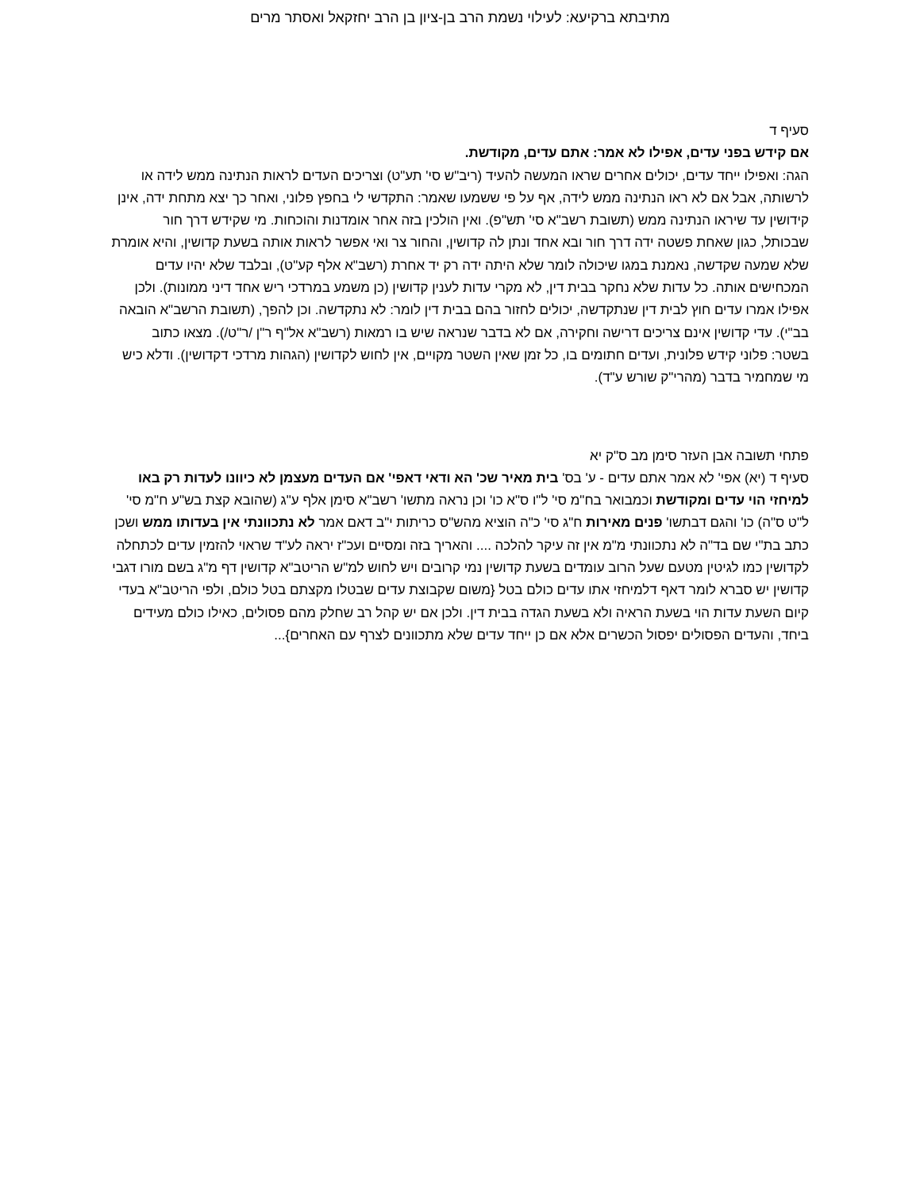מתיבתא ברקיעא: לעילוי נשמת הרב בן-ציון בן הרב יחזקאל ואסתר מרים
סעיף ד
אם קידש בפני עדים, אפילו לא אמר: אתם עדים, מקודשת.
הגה: ואפילו ייחד עדים, יכולים אחרים שראו המעשה להעיד (ריב"ש סי' תע"ט) וצריכים העדים לראות הנתינה ממש לידה או לרשותה, אבל אם לא ראו הנתינה ממש לידה, אף על פי ששמעו שאמר: התקדשי לי בחפץ פלוני, ואחר כך יצא מתחת ידה, אינן קידושין עד שיראו הנתינה ממש (תשובת רשב"א סי' תש"פ). ואין הולכין בזה אחר אומדנות והוכחות. מי שקידש דרך חור שבכותל, כגון שאחת פשטה ידה דרך חור ובא אחד ונתן לה קדושין, והחור צר ואי אפשר לראות אותה בשעת קדושין, והיא אומרת שלא שמעה שקדשה, נאמנת במגו שיכולה לומר שלא היתה ידה רק יד אחרת (רשב"א אלף קע"ט), ובלבד שלא יהיו עדים המכחישים אותה. כל עדות שלא נחקר בבית דין, לא מקרי עדות לענין קדושין (כן משמע במרדכי ריש אחד דיני ממונות). ולכן אפילו אמרו עדים חוץ לבית דין שנתקדשה, יכולים לחזור בהם בבית דין לומר: לא נתקדשה. וכן להפך, (תשובת הרשב"א הובאה בב"י). עדי קדושין אינם צריכים דרישה וחקירה, אם לא בדבר שנראה שיש בו רמאות (רשב"א אל"ף ר"ן /ר"ט/). מצאו כתוב בשטר: פלוני קידש פלונית, ועדים חתומים בו, כל זמן שאין השטר מקויים, אין לחוש לקדושין (הגהות מרדכי דקדושין). ודלא כיש מי שמחמיר בדבר (מהרי"ק שורש ע"ד).
פתחי תשובה אבן העזר סימן מב ס"ק יא
סעיף ד (יא) אפי' לא אמר אתם עדים - ע' בס' בית מאיר שכ' הא ודאי דאפי' אם העדים מעצמן לא כיוונו לעדות רק באו למיחזי הוי עדים ומקודשת וכמבואר בח"מ סי' ל"ו ס"א כו' וכן נראה מתשו' רשב"א סימן אלף ע"ג (שהובא קצת בש"ע ח"מ סי' ל"ט ס"ה) כו' והגם דבתשו' פנים מאירות ח"ג סי' כ"ה הוציא מהש"ס כריתות י"ב דאם אמר לא נתכוונתי אין בעדותו ממש ושכן כתב בת"י שם בד"ה לא נתכוונתי מ"מ אין זה עיקר להלכה .... והאריך בזה ומסיים ועכ"ז יראה לע"ד שראוי להזמין עדים לכתחלה לקדושין כמו לגיטין מטעם שעל הרוב עומדים בשעת קדושין נמי קרובים ויש לחוש למ"ש הריטב"א קדושין דף מ"ג בשם מורו דגבי קדושין יש סברא לומר דאף דלמיחזי אתו עדים כולם בטל {משום שקבוצת עדים שבטלו מקצתם בטל כולם, ולפי הריטב"א בעדי קיום השעת עדות הוי בשעת הראיה ולא בשעת הגדה בבית דין. ולכן אם יש קהל רב שחלק מהם פסולים, כאילו כולם מעידים ביחד, והעדים הפסולים יפסול הכשרים אלא אם כן ייחד עדים שלא מתכוונים לצרף עם האחרים}...